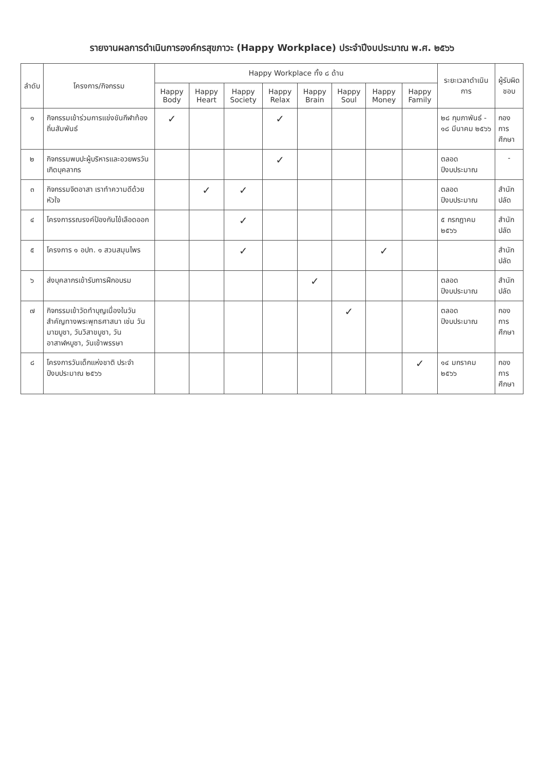รายงานผลการดำเนินการองค์กรสุขภาวะ (Happy Workplace) ประจำปีงบประมาณ พ.ศ. ๒๕๖๖
| ลำดับ | โครงการ/กิจกรรม | Happy Workplace ทั้ง ๘ ด้าน | | | | | | | | ระยะเวลาดำเนินการ | ผู้รับผิดชอบ |
| --- | --- | --- | --- | --- | --- | --- | --- | --- | --- | --- | --- |
| | | Happy Body | Happy Heart | Happy Society | Happy Relax | Happy Brain | Happy Soul | Happy Money | Happy Family | | |
| ๑ | กิจกรรมเข้าร่วมการแข่งขันกีฬาท้องถิ่นสัมพันธ์ | ✓ | | | ✓ | | | | | ๒๘ กุมภาพันธ์ - ๑๘ มีนาคม ๒๕๖๖ | กองการศึกษา |
| ๒ | กิจกรรมพบปะผู้บริหารและอวยพรวันเกิดบุคลากร | | | | ✓ | | | | | ตลอดปีงบประมาณ | - |
| ๓ | กิจกรรมจิตอาสา เราทำความดีด้วยหัวใจ | | ✓ | ✓ | | | | | | ตลอดปีงบประมาณ | สำนักปลัด |
| ๔ | โครงการรณรงค์ป้องกันไข้เลือดออก | | | ✓ | | | | | | ๕ กรกฎาคม ๒๕๖๖ | สำนักปลัด |
| ๕ | โครงการ ๑ อปท. ๑ สวนสมุนไพร | | | ✓ | | | | ✓ | | | สำนักปลัด |
| ๖ | ส่งบุคลากรเข้ารับการฝึกอบรม | | | | | ✓ | | | | ตลอดปีงบประมาณ | สำนักปลัด |
| ๗ | กิจกรรมเข้าวัดทำบุญเนื่องในวันสำคัญทางพระพุทธศาสนา เช่น วันมาฆบูชา, วันวิสาขบูชา, วันอาสาฬหบูชา, วันเข้าพรรษา | | | | | | ✓ | | | ตลอดปีงบประมาณ | กองการศึกษา |
| ๘ | โครงการวันเด็กแห่งชาติ ประจำปีงบประมาณ ๒๕๖๖ | | | | | | | | ✓ | ๑๔ มกราคม ๒๕๖๖ | กองการศึกษา |